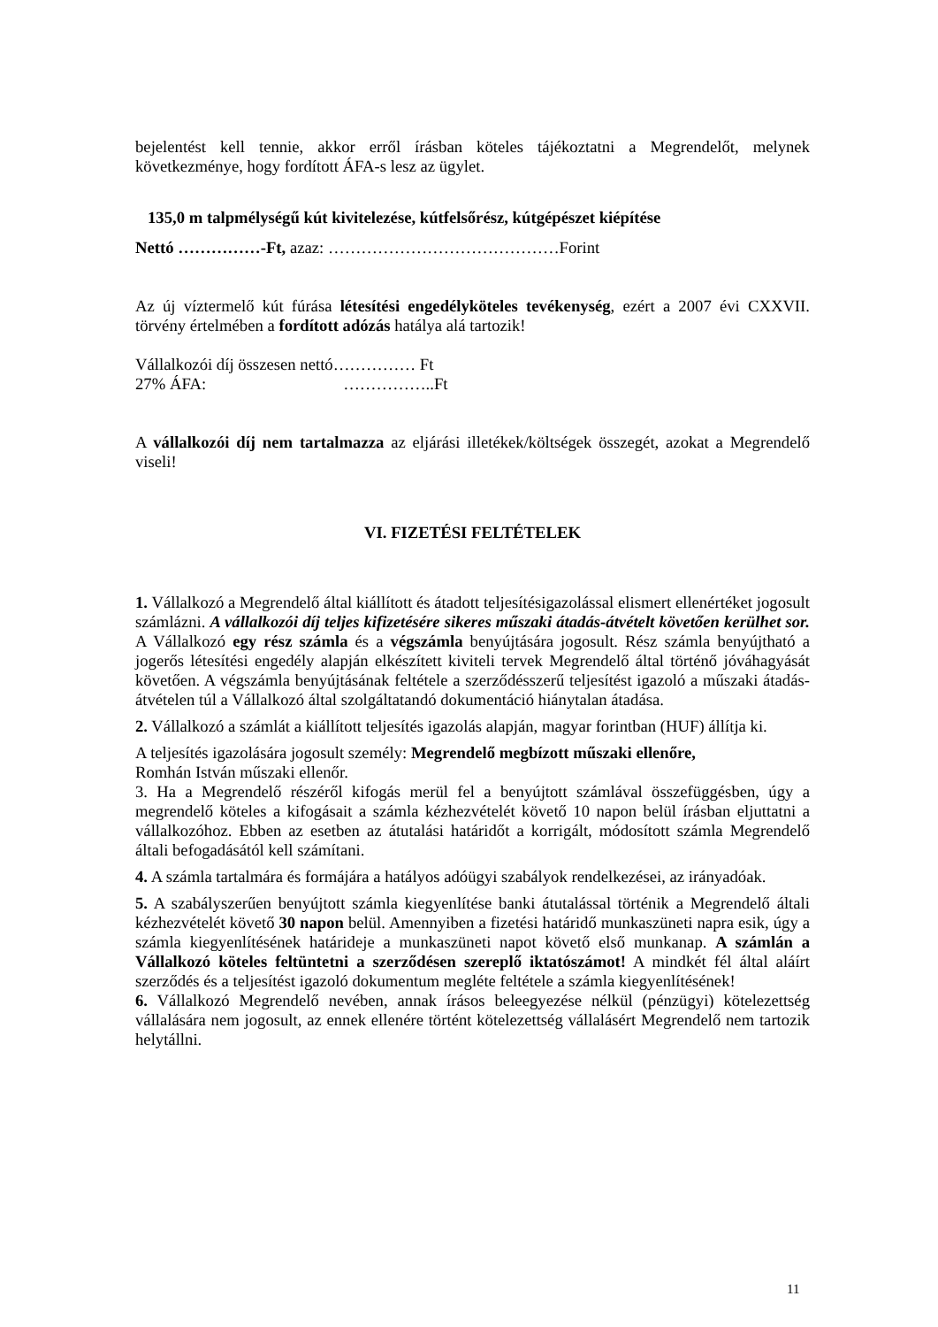bejelentést kell tennie, akkor erről írásban köteles tájékoztatni a Megrendelőt, melynek következménye, hogy fordított ÁFA-s lesz az ügylet.
135,0 m talpmélységű kút kivitelezése, kútfelsőrész, kútgépészet kiépítése
Nettó ……………-Ft, azaz: ……………………………………Forint
Az új víztermelő kút fúrása létesítési engedélyköteles tevékenység, ezért a 2007 évi CXXVII. törvény értelmében a fordított adózás hatálya alá tartozik!
Vállalkozói díj összesen nettó…………… Ft
27% ÁFA: ……………..Ft
A vállalkozói díj nem tartalmazza az eljárási illetékek/költségek összegét, azokat a Megrendelő viseli!
VI. FIZETÉSI FELTÉTELEK
1. Vállalkozó a Megrendelő által kiállított és átadott teljesítésigazolással elismert ellenértéket jogosult számlázni. A vállalkozói díj teljes kifizetésére sikeres műszaki átadás-átvételt követően kerülhet sor. A Vállalkozó egy rész számla és a végszámla benyújtására jogosult. Rész számla benyújtható a jogerős létesítési engedély alapján elkészített kiviteli tervek Megrendelő által történő jóváhagyását követően. A végszámla benyújtásának feltétele a szerződésszerű teljesítést igazoló a műszaki átadás-átvételen túl a Vállalkozó által szolgáltatandó dokumentáció hiánytalan átadása.
2. Vállalkozó a számlát a kiállított teljesítés igazolás alapján, magyar forintban (HUF) állítja ki.
A teljesítés igazolására jogosult személy: Megrendelő megbízott műszaki ellenőre,
Romhán István műszaki ellenőr.
3. Ha a Megrendelő részéről kifogás merül fel a benyújtott számlával összefüggésben, úgy a megrendelő köteles a kifogásait a számla kézhezvételét követő 10 napon belül írásban eljuttatni a vállalkozóhoz. Ebben az esetben az átutalási határidőt a korrigált, módosított számla Megrendelő általi befogadásától kell számítani.
4. A számla tartalmára és formájára a hatályos adóügyi szabályok rendelkezései, az irányadóak.
5. A szabályszerűen benyújtott számla kiegyenlítése banki átutalással történik a Megrendelő általi kézhezvételét követő 30 napon belül. Amennyiben a fizetési határidő munkaszüneti napra esik, úgy a számla kiegyenlítésének határideje a munkaszüneti napot követő első munkanap. A számlán a Vállalkozó köteles feltüntetni a szerződésen szereplő iktatószámot! A mindkét fél által aláírt szerződés és a teljesítést igazoló dokumentum megléte feltétele a számla kiegyenlítésének!
6. Vállalkozó Megrendelő nevében, annak írásos beleegyezése nélkül (pénzügyi) kötelezettség vállalására nem jogosult, az ennek ellenére történt kötelezettség vállalásért Megrendelő nem tartozik helytállni.
11